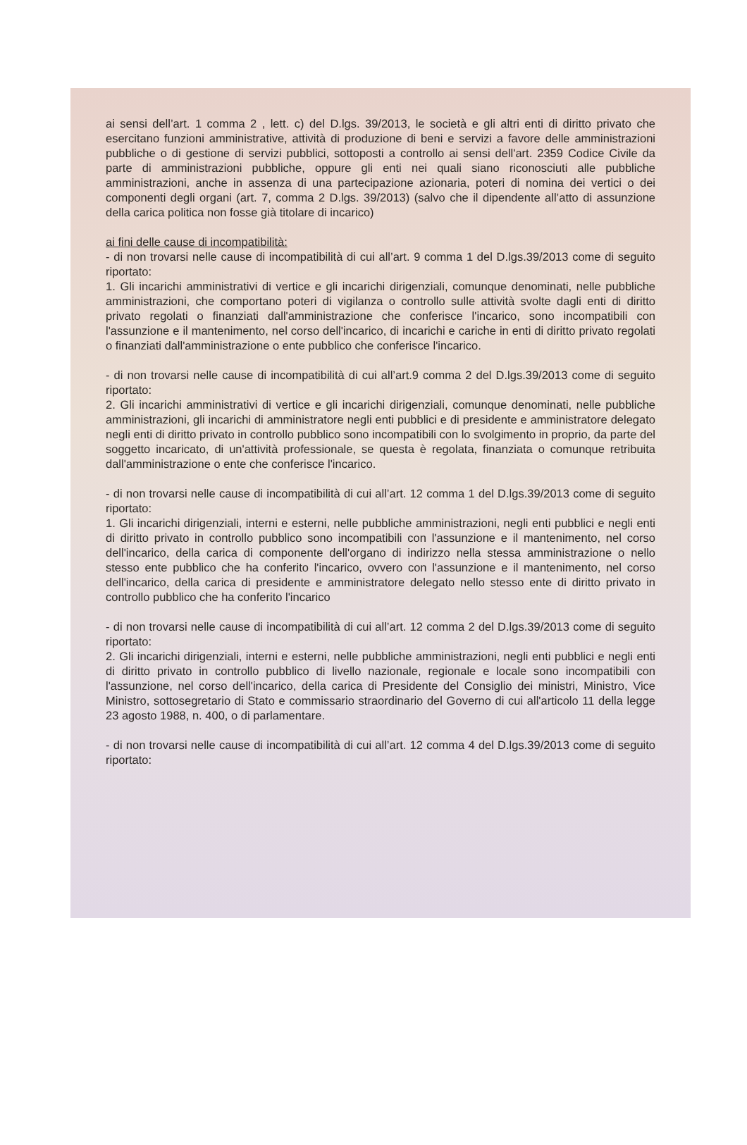ai sensi dell’art. 1 comma 2 , lett. c) del D.lgs. 39/2013, le società e gli altri enti di diritto privato che esercitano funzioni amministrative, attività di produzione di beni e servizi a favore delle amministrazioni pubbliche o di gestione di servizi pubblici, sottoposti a controllo ai sensi dell'art. 2359 Codice Civile da parte di amministrazioni pubbliche, oppure gli enti nei quali siano riconosciuti alle pubbliche amministrazioni, anche in assenza di una partecipazione azionaria, poteri di nomina dei vertici o dei componenti degli organi (art. 7, comma 2 D.lgs. 39/2013) (salvo che il dipendente all’atto di assunzione della carica politica non fosse già titolare di incarico)
ai fini delle cause di incompatibilità:
- di non trovarsi nelle cause di incompatibilità di cui all’art. 9 comma 1 del D.lgs.39/2013 come di seguito riportato:
1. Gli incarichi amministrativi di vertice e gli incarichi dirigenziali, comunque denominati, nelle pubbliche amministrazioni, che comportano poteri di vigilanza o controllo sulle attività svolte dagli enti di diritto privato regolati o finanziati dall'amministrazione che conferisce l'incarico, sono incompatibili con l'assunzione e il mantenimento, nel corso dell'incarico, di incarichi e cariche in enti di diritto privato regolati o finanziati dall'amministrazione o ente pubblico che conferisce l'incarico.
- di non trovarsi nelle cause di incompatibilità di cui all’art.9 comma 2 del D.lgs.39/2013 come di seguito riportato:
2. Gli incarichi amministrativi di vertice e gli incarichi dirigenziali, comunque denominati, nelle pubbliche amministrazioni, gli incarichi di amministratore negli enti pubblici e di presidente e amministratore delegato negli enti di diritto privato in controllo pubblico sono incompatibili con lo svolgimento in proprio, da parte del soggetto incaricato, di un'attività professionale, se questa è regolata, finanziata o comunque retribuita dall'amministrazione o ente che conferisce l'incarico.
- di non trovarsi nelle cause di incompatibilità di cui all’art. 12 comma 1 del D.lgs.39/2013 come di seguito riportato:
1. Gli incarichi dirigenziali, interni e esterni, nelle pubbliche amministrazioni, negli enti pubblici e negli enti di diritto privato in controllo pubblico sono incompatibili con l'assunzione e il mantenimento, nel corso dell'incarico, della carica di componente dell'organo di indirizzo nella stessa amministrazione o nello stesso ente pubblico che ha conferito l'incarico, ovvero con l'assunzione e il mantenimento, nel corso dell'incarico, della carica di presidente e amministratore delegato nello stesso ente di diritto privato in controllo pubblico che ha conferito l'incarico
- di non trovarsi nelle cause di incompatibilità di cui all’art. 12 comma 2 del D.lgs.39/2013 come di seguito riportato:
2. Gli incarichi dirigenziali, interni e esterni, nelle pubbliche amministrazioni, negli enti pubblici e negli enti di diritto privato in controllo pubblico di livello nazionale, regionale e locale sono incompatibili con l'assunzione, nel corso dell'incarico, della carica di Presidente del Consiglio dei ministri, Ministro, Vice Ministro, sottosegretario di Stato e commissario straordinario del Governo di cui all'articolo 11 della legge 23 agosto 1988, n. 400, o di parlamentare.
- di non trovarsi nelle cause di incompatibilità di cui all’art. 12 comma 4 del D.lgs.39/2013 come di seguito riportato: